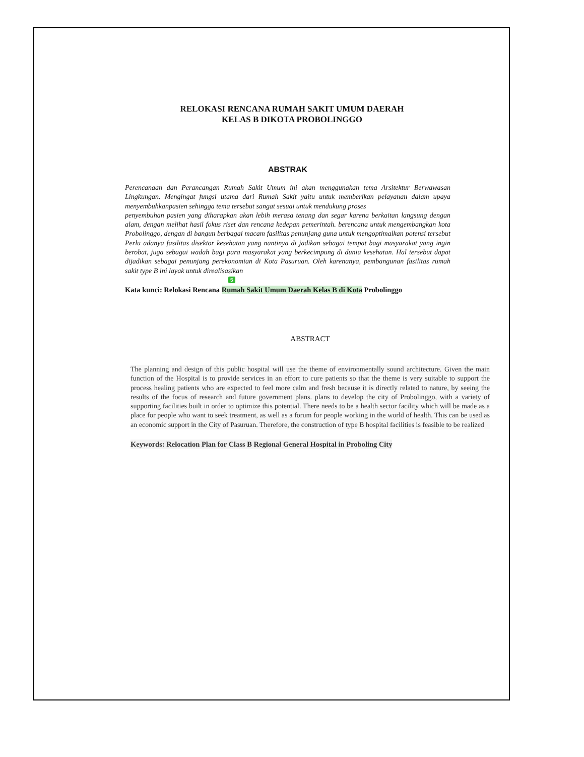RELOKASI RENCANA RUMAH SAKIT UMUM DAERAH
KELAS B DIKOTA PROBOLINGGO
ABSTRAK
Perencanaan dan Perancangan Rumah Sakit Umum ini akan menggunakan tema Arsitektur Berwawasan Lingkungan. Mengingat fungsi utama dari Rumah Sakit yaitu untuk memberikan pelayanan dalam upaya menyembuhkanpasien sehingga tema tersebut sangat sesuai untuk mendukung proses
penyembuhan pasien yang diharapkan akan lebih merasa tenang dan segar karena berkaitan langsung dengan alam, dengan melihat hasil fokus riset dan rencana kedepan pemerintah. berencana untuk mengembangkan kota Probolinggo, dengan di bangun berbagai macam fasilitas penunjang guna untuk mengoptimalkan potensi tersebut Perlu adanya fasilitas disektor kesehatan yang nantinya di jadikan sebagai tempat bagi masyarakat yang ingin berobat, juga sebagai wadah bagi para masyarakat yang berkecimpung di dunia kesehatan. Hal tersebut dapat dijadikan sebagai penunjang perekonomian di Kota Pasuruan. Oleh karenanya, pembangunan fasilitas rumah sakit type B ini layak untuk direalisasikan
5
Kata kunci: Relokasi Rencana Rumah Sakit Umum Daerah Kelas B di Kota Probolinggo
ABSTRACT
The planning and design of this public hospital will use the theme of environmentally sound architecture. Given the main function of the Hospital is to provide services in an effort to cure patients so that the theme is very suitable to support the process healing patients who are expected to feel more calm and fresh because it is directly related to nature, by seeing the results of the focus of research and future government plans. plans to develop the city of Probolinggo, with a variety of supporting facilities built in order to optimize this potential. There needs to be a health sector facility which will be made as a place for people who want to seek treatment, as well as a forum for people working in the world of health. This can be used as an economic support in the City of Pasuruan. Therefore, the construction of type B hospital facilities is feasible to be realized
Keywords: Relocation Plan for Class B Regional General Hospital in Proboling City